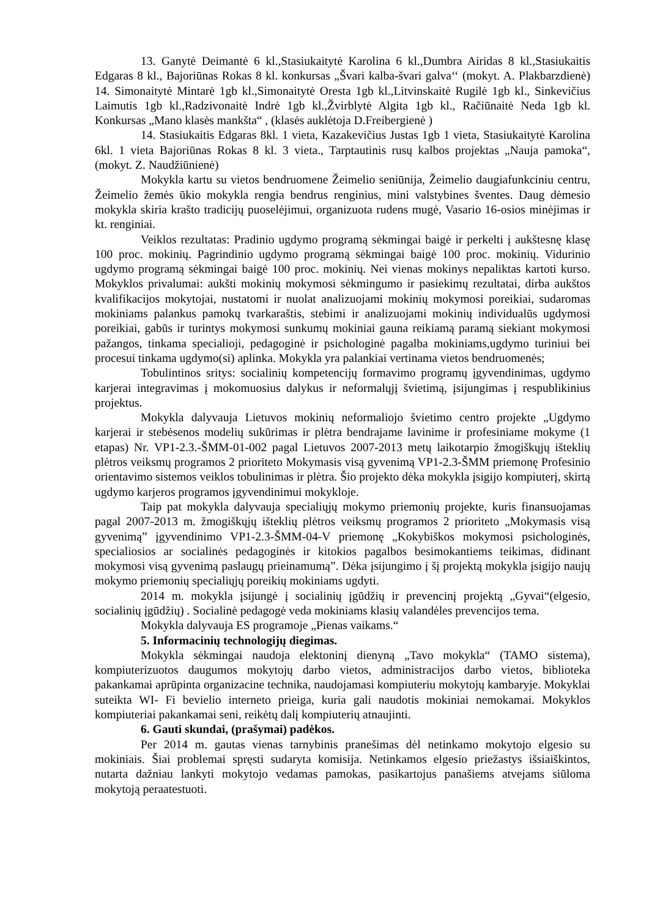13. Ganytė Deimantė 6 kl.,Stasiukaitytė Karolina 6 kl.,Dumbra Airidas 8 kl.,Stasiukaitis Edgaras 8 kl., Bajoriūnas Rokas 8 kl. konkursas „Švari kalba-švari galva‘‘ (mokyt. A. Plakbarzdienė) 14. Simonaitytė Mintarė 1gb kl.,Simonaitytė Oresta 1gb kl.,Litvinskaitė Rugilė 1gb kl., Sinkevičius Laimutis 1gb kl.,Radzivonaitė Indrė 1gb kl.,Žvirblytė Algita 1gb kl., Račiūnaitė Neda 1gb kl. Konkursas „Mano klasės mankšta“ , (klasės auklėtoja D.Freibergienė )
14. Stasiukaitis Edgaras 8kl. 1 vieta, Kazakevičius Justas 1gb 1 vieta, Stasiukaitytė Karolina 6kl. 1 vieta Bajoriūnas Rokas 8 kl. 3 vieta., Tarptautinis rusų kalbos projektas „Nauja pamoka“, (mokyt. Z. Naudžiūnienė)
Mokykla kartu su vietos bendruomene Žeimelio seniūnija, Žeimelio daugiafunkciniu centru, Žeimelio žemės ūkio mokykla rengia bendrus renginius, mini valstybines šventes. Daug dėmesio mokykla skiria krašto tradicijų puoselėjimui, organizuota rudens mugė, Vasario 16-osios minėjimas ir kt. renginiai.
Veiklos rezultatas: Pradinio ugdymo programą sėkmingai baigė ir perkelti į aukštesnę klasę 100 proc. mokinių. Pagrindinio ugdymo programą sėkmingai baigė 100 proc. mokinių. Vidurinio ugdymo programą sėkmingai baigė 100 proc. mokinių. Nei vienas mokinys nepaliktas kartoti kurso. Mokyklos privalumai: aukšti mokinių mokymosi sėkmingumo ir pasiekimų rezultatai, dirba aukštos kvalifikacijos mokytojai, nustatomi ir nuolat analizuojami mokinių mokymosi poreikiai, sudaromas mokiniams palankus pamokų tvarkaraštis, stebimi ir analizuojami mokinių individualūs ugdymosi poreikiai, gabūs ir turintys mokymosi sunkumų mokiniai gauna reikiamą paramą siekiant mokymosi pažangos, tinkama specialioji, pedagoginė ir psichologinė pagalba mokiniams,ugdymo turiniui bei procesui tinkama ugdymo(si) aplinka. Mokykla yra palankiai vertinama vietos bendruomenės;
Tobulintinos sritys: socialinių kompetencijų formavimo programų įgyvendinimas, ugdymo karjerai integravimas į mokomuosius dalykus ir neformalųjį švietimą, įsijungimas į respublikinius projektus.
Mokykla dalyvauja Lietuvos mokinių neformaliojo švietimo centro projekte „Ugdymo karjerai ir stebėsenos modelių sukūrimas ir plėtra bendrajame lavinime ir profesiniame mokyme (1 etapas) Nr. VP1-2.3.-ŠMM-01-002 pagal Lietuvos 2007-2013 metų laikotarpio žmogiškųjų išteklių plėtros veiksmų programos 2 prioriteto Mokymasis visą gyvenimą VP1-2.3-ŠMM priemonę Profesinio orientavimo sistemos veiklos tobulinimas ir plėtra. Šio projekto dėka mokykla įsigijo kompiuterį, skirtą ugdymo karjeros programos įgyvendinimui mokykloje.
Taip pat mokykla dalyvauja specialiųjų mokymo priemonių projekte, kuris finansuojamas pagal 2007-2013 m. žmogiškųjų išteklių plėtros veiksmų programos 2 prioriteto „Mokymasis visą gyvenimą” įgyvendinimo VP1-2.3-ŠMM-04-V priemonę „Kokybiškos mokymosi psichologinės, specialiosios ar socialinės pedagoginės ir kitokios pagalbos besimokantiems teikimas, didinant mokymosi visą gyvenimą paslaugų prieinamumą”. Dėka įsijungimo į šį projektą mokykla įsigijo naujų mokymo priemonių specialiųjų poreikių mokiniams ugdyti.
2014 m. mokykla įsijungė į socialinių įgūdžių ir prevencinį projektą „Gyvai“(elgesio, socialinių įgūdžių) . Socialinė pedagogė veda mokiniams klasių valandėles prevencijos tema.
Mokykla dalyvauja ES programoje „Pienas vaikams.“
5. Informacinių technologijų diegimas.
Mokykla sėkmingai naudoja elektoninį dienyną „Tavo mokykla“ (TAMO sistema), kompiuterizuotos daugumos mokytojų darbo vietos, administracijos darbo vietos, biblioteka pakankamai aprūpinta organizacine technika, naudojamasi kompiuteriu mokytojų kambaryje. Mokyklai suteikta WI- Fi bevielio interneto prieiga, kuria gali naudotis mokiniai nemokamai. Mokyklos kompiuteriai pakankamai seni, reikėtų dalį kompiuterių atnaujinti.
6. Gauti skundai, (prašymai) padėkos.
Per 2014 m. gautas vienas tarnybinis pranešimas dėl netinkamo mokytojo elgesio su mokiniais. Šiai problemai spręsti sudaryta komisija. Netinkamos elgesio priežastys išsiaiškintos, nutarta dažniau lankyti mokytojo vedamas pamokas, pasikartojus panašiems atvejams siūloma mokytoją peraatestuoti.